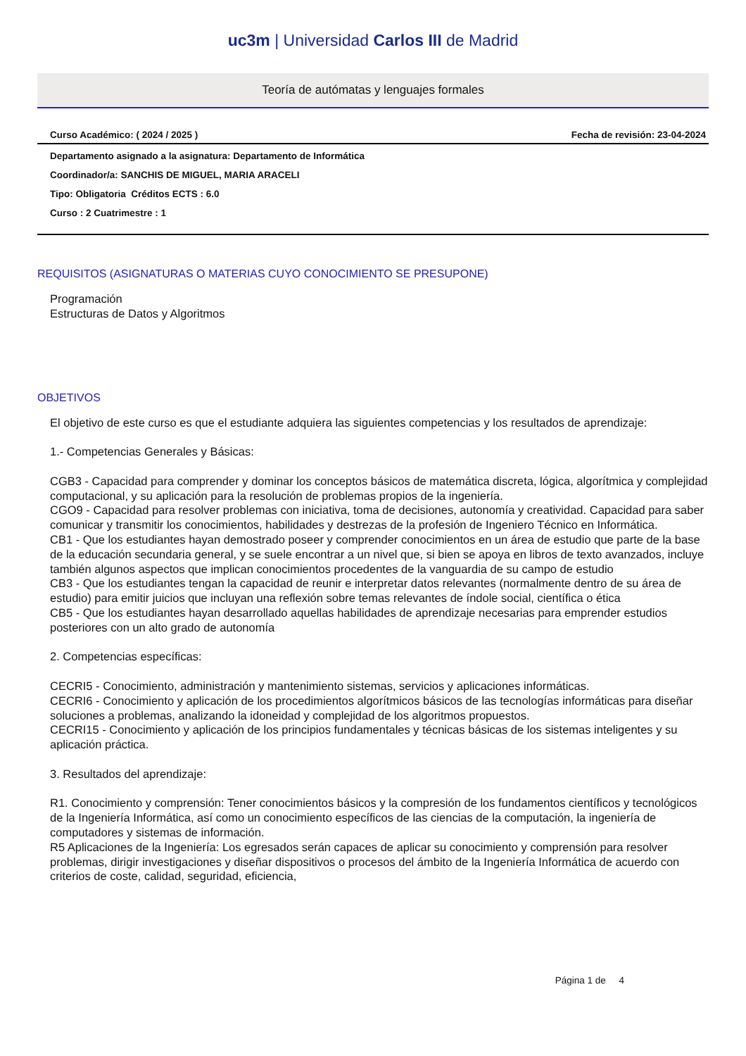uc3m | Universidad Carlos III de Madrid
Teoría de autómatas y lenguajes formales
Curso Académico: ( 2024 / 2025 ) Fecha de revisión: 23-04-2024
Departamento asignado a la asignatura: Departamento de Informática
Coordinador/a: SANCHIS DE MIGUEL, MARIA ARACELI
Tipo: Obligatoria Créditos ECTS : 6.0
Curso : 2 Cuatrimestre : 1
REQUISITOS (ASIGNATURAS O MATERIAS CUYO CONOCIMIENTO SE PRESUPONE)
Programación
Estructuras de Datos y Algoritmos
OBJETIVOS
El objetivo de este curso es que el estudiante adquiera las siguientes competencias y los resultados de aprendizaje:
1.- Competencias Generales y Básicas:
CGB3 - Capacidad para comprender y dominar los conceptos básicos de matemática discreta, lógica, algorítmica y complejidad computacional, y su aplicación para la resolución de problemas propios de la ingeniería.
CGO9 - Capacidad para resolver problemas con iniciativa, toma de decisiones, autonomía y creatividad. Capacidad para saber comunicar y transmitir los conocimientos, habilidades y destrezas de la profesión de Ingeniero Técnico en Informática.
CB1 - Que los estudiantes hayan demostrado poseer y comprender conocimientos en un área de estudio que parte de la base de la educación secundaria general, y se suele encontrar a un nivel que, si bien se apoya en libros de texto avanzados, incluye también algunos aspectos que implican conocimientos procedentes de la vanguardia de su campo de estudio
CB3 - Que los estudiantes tengan la capacidad de reunir e interpretar datos relevantes (normalmente dentro de su área de estudio) para emitir juicios que incluyan una reflexión sobre temas relevantes de índole social, científica o ética
CB5 - Que los estudiantes hayan desarrollado aquellas habilidades de aprendizaje necesarias para emprender estudios posteriores con un alto grado de autonomía
2. Competencias específicas:
CECRI5 - Conocimiento, administración y mantenimiento sistemas, servicios y aplicaciones informáticas.
CECRI6 - Conocimiento y aplicación de los procedimientos algorítmicos básicos de las tecnologías informáticas para diseñar soluciones a problemas, analizando la idoneidad y complejidad de los algoritmos propuestos.
CECRI15 - Conocimiento y aplicación de los principios fundamentales y técnicas básicas de los sistemas inteligentes y su aplicación práctica.
3. Resultados del aprendizaje:
R1. Conocimiento y comprensión: Tener conocimientos básicos y la compresión de los fundamentos científicos y tecnológicos de la Ingeniería Informática, así como un conocimiento específicos de las ciencias de la computación, la ingeniería de computadores y sistemas de información.
R5 Aplicaciones de la Ingeniería: Los egresados serán capaces de aplicar su conocimiento y comprensión para resolver problemas, dirigir investigaciones y diseñar dispositivos o procesos del ámbito de la Ingeniería Informática de acuerdo con criterios de coste, calidad, seguridad, eficiencia,
Página 1 de 4